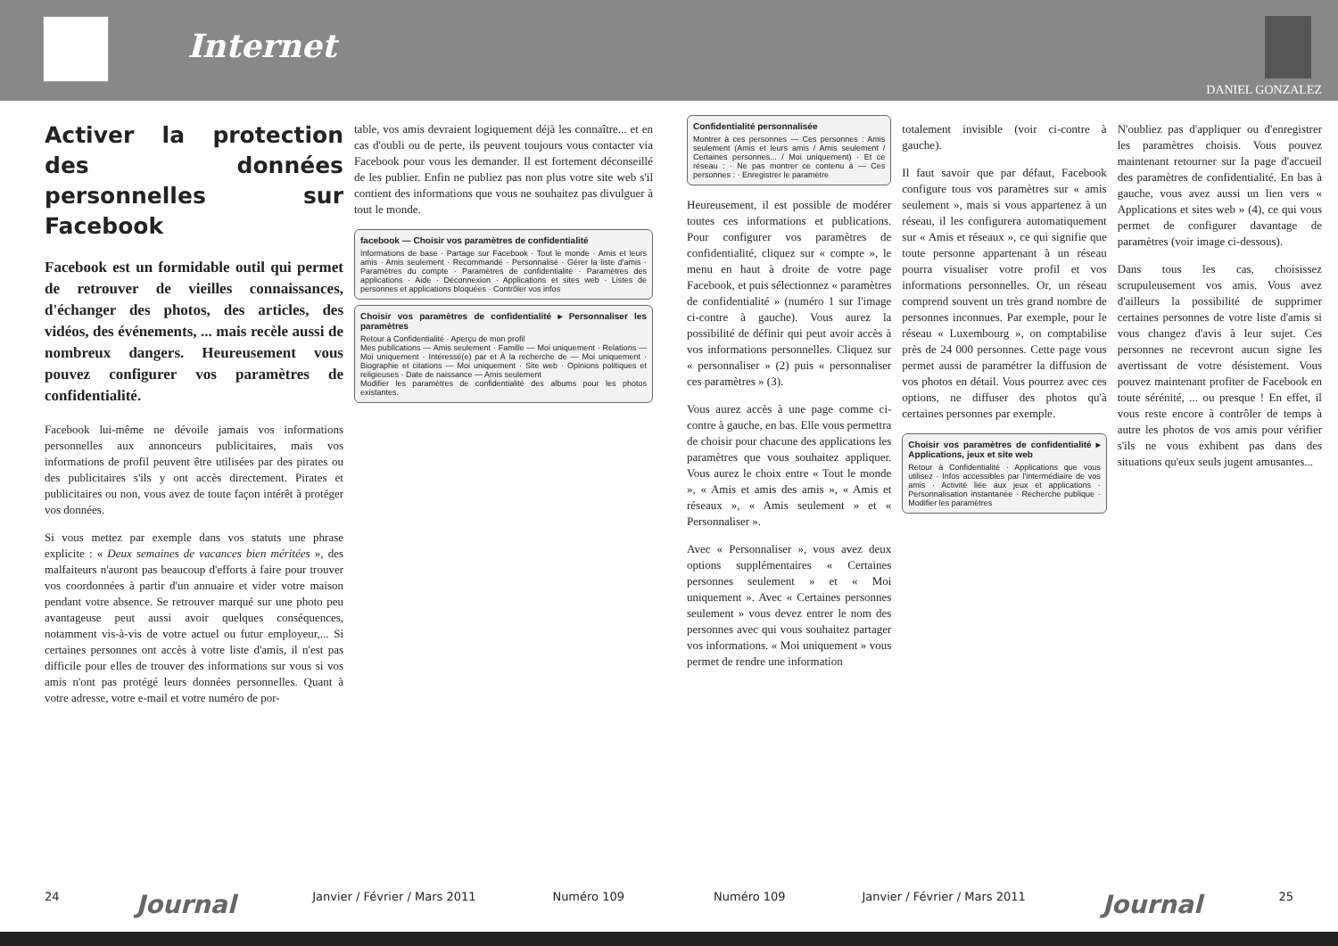Internet
Activer la protection des données personnelles sur Facebook
Facebook est un formidable outil qui permet de retrouver de vieilles connaissances, d'échanger des photos, des articles, des vidéos, des événements, ... mais recèle aussi de nombreux dangers. Heureusement vous pouvez configurer vos paramètres de confidentialité.
Facebook lui-même ne dévoile jamais vos informations personnelles aux annonceurs publicitaires, mais vos informations de profil peuvent être utilisées par des pirates ou des publicitaires s'ils y ont accès directement. Pirates et publicitaires ou non, vous avez de toute façon intérêt à protéger vos données.
Si vous mettez par exemple dans vos statuts une phrase explicite : « Deux semaines de vacances bien méritées », des malfaiteurs n'auront pas beaucoup d'efforts à faire pour trouver vos coordonnées à partir d'un annuaire et vider votre maison pendant votre absence. Se retrouver marqué sur une photo peu avantageuse peut aussi avoir quelques conséquences, notamment vis-à-vis de votre actuel ou futur employeur,... Si certaines personnes ont accès à votre liste d'amis, il n'est pas difficile pour elles de trouver des informations sur vous si vos amis n'ont pas protégé leurs données personnelles. Quant à votre adresse, votre e-mail et votre numéro de por-
table, vos amis devraient logiquement déjà les connaître... et en cas d'oubli ou de perte, ils peuvent toujours vous contacter via Facebook pour vous les demander. Il est fortement déconseillé de les publier. Enfin ne publiez pas non plus votre site web s'il contient des informations que vous ne souhaitez pas divulguer à tout le monde.
facebook — Choisir vos paramètres de confidentialité
Informations de base · Partage sur Facebook · Tout le monde · Amis et leurs amis · Amis seulement · Recommandé · Personnalisé · Gérer la liste d'amis · Paramètres du compte · Paramètres de confidentialité · Paramètres des applications · Aide · Déconnexion · Applications et sites web · Listes de personnes et applications bloquées · Contrôler vos infos
Choisir vos paramètres de confidentialité ▸ Personnaliser les paramètres
Retour à Confidentialité · Aperçu de mon profil
Mes publications — Amis seulement · Famille — Moi uniquement · Relations — Moi uniquement · Intéressé(e) par et À la recherche de — Moi uniquement · Biographie et citations — Moi uniquement · Site web · Opinions politiques et religieuses · Date de naissance — Amis seulement
Modifier les paramètres de confidentialité des albums pour les photos existantes.
24 Journal Janvier / Février / Mars 2011 Numéro 109
DANIEL GONZALEZ
Confidentialité personnalisée
Montrer à ces personnes — Ces personnes : Amis seulement (Amis et leurs amis / Amis seulement / Certaines personnes... / Moi uniquement) · Et ce réseau : · Ne pas montrer ce contenu à — Ces personnes : · Enregistrer le paramètre
Heureusement, il est possible de modérer toutes ces informations et publications. Pour configurer vos paramètres de confidentialité, cliquez sur « compte », le menu en haut à droite de votre page Facebook, et puis sélectionnez « paramètres de confidentialité » (numéro 1 sur l'image ci-contre à gauche). Vous aurez la possibilité de définir qui peut avoir accès à vos informations personnelles. Cliquez sur « personnaliser » (2) puis « personnaliser ces paramètres » (3).
Vous aurez accès à une page comme ci-contre à gauche, en bas. Elle vous permettra de choisir pour chacune des applications les paramètres que vous souhaitez appliquer. Vous aurez le choix entre « Tout le monde », « Amis et amis des amis », « Amis et réseaux », « Amis seulement » et « Personnaliser ».
Avec « Personnaliser », vous avez deux options supplémentaires « Certaines personnes seulement » et « Moi uniquement ». Avec « Certaines personnes seulement » vous devez entrer le nom des personnes avec qui vous souhaitez partager vos informations. « Moi uniquement » vous permet de rendre une information
totalement invisible (voir ci-contre à gauche).
Il faut savoir que par défaut, Facebook configure tous vos paramètres sur « amis seulement », mais si vous appartenez à un réseau, il les configurera automatiquement sur « Amis et réseaux », ce qui signifie que toute personne appartenant à un réseau pourra visualiser votre profil et vos informations personnelles. Or, un réseau comprend souvent un très grand nombre de personnes inconnues. Par exemple, pour le réseau « Luxembourg », on comptabilise près de 24 000 personnes. Cette page vous permet aussi de paramétrer la diffusion de vos photos en détail. Vous pourrez avec ces options, ne diffuser des photos qu'à certaines personnes par exemple.
Choisir vos paramètres de confidentialité ▸ Applications, jeux et site web
Retour à Confidentialité · Applications que vous utilisez · Infos accessibles par l'intermédiaire de vos amis · Activité liée aux jeux et applications · Personnalisation instantanée · Recherche publique · Modifier les paramètres
N'oubliez pas d'appliquer ou d'enregistrer les paramètres choisis. Vous pouvez maintenant retourner sur la page d'accueil des paramètres de confidentialité. En bas à gauche, vous avez aussi un lien vers « Applications et sites web » (4), ce qui vous permet de configurer davantage de paramètres (voir image ci-dessous).
Dans tous les cas, choisissez scrupuleusement vos amis. Vous avez d'ailleurs la possibilité de supprimer certaines personnes de votre liste d'amis si vous changez d'avis à leur sujet. Ces personnes ne recevront aucun signe les avertissant de votre désistement. Vous pouvez maintenant profiter de Facebook en toute sérénité, ... ou presque ! En effet, il vous reste encore à contrôler de temps à autre les photos de vos amis pour vérifier s'ils ne vous exhibent pas dans des situations qu'eux seuls jugent amusantes...
Numéro 109 Janvier / Février / Mars 2011 Journal 25